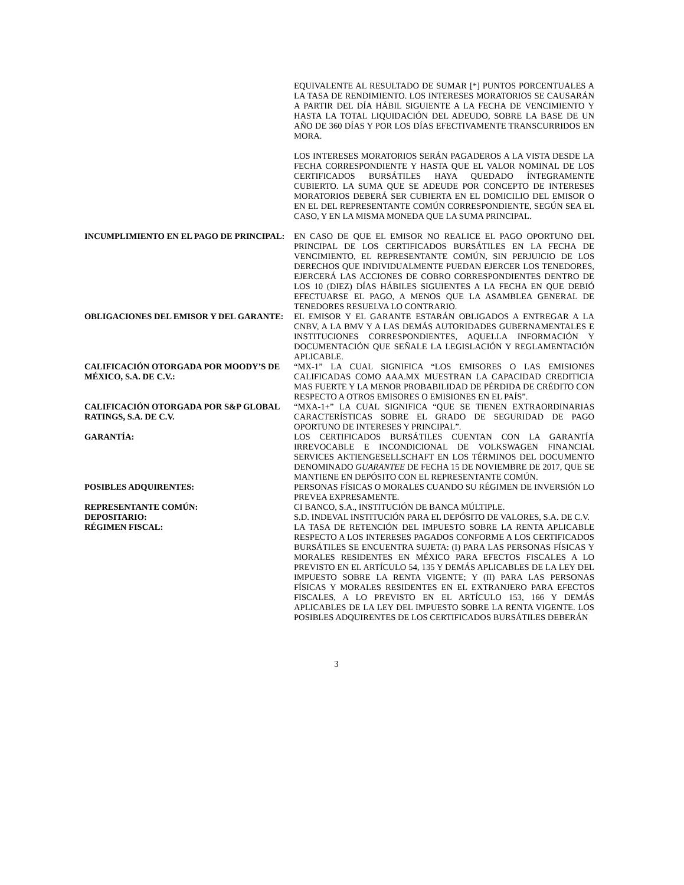EQUIVALENTE AL RESULTADO DE SUMAR [*] PUNTOS PORCENTUALES A LA TASA DE RENDIMIENTO. LOS INTERESES MORATORIOS SE CAUSARÁN A PARTIR DEL DÍA HÁBIL SIGUIENTE A LA FECHA DE VENCIMIENTO Y HASTA LA TOTAL LIQUIDACIÓN DEL ADEUDO, SOBRE LA BASE DE UN AÑO DE 360 DÍAS Y POR LOS DÍAS EFECTIVAMENTE TRANSCURRIDOS EN MORA.
LOS INTERESES MORATORIOS SERÁN PAGADEROS A LA VISTA DESDE LA FECHA CORRESPONDIENTE Y HASTA QUE EL VALOR NOMINAL DE LOS CERTIFICADOS BURSÁTILES HAYA QUEDADO ÍNTEGRAMENTE CUBIERTO. LA SUMA QUE SE ADEUDE POR CONCEPTO DE INTERESES MORATORIOS DEBERÁ SER CUBIERTA EN EL DOMICILIO DEL EMISOR O EN EL DEL REPRESENTANTE COMÚN CORRESPONDIENTE, SEGÚN SEA EL CASO, Y EN LA MISMA MONEDA QUE LA SUMA PRINCIPAL.
INCUMPLIMIENTO EN EL PAGO DE PRINCIPAL: EN CASO DE QUE EL EMISOR NO REALICE EL PAGO OPORTUNO DEL PRINCIPAL DE LOS CERTIFICADOS BURSÁTILES EN LA FECHA DE VENCIMIENTO, EL REPRESENTANTE COMÚN, SIN PERJUICIO DE LOS DERECHOS QUE INDIVIDUALMENTE PUEDAN EJERCER LOS TENEDORES, EJERCERÁ LAS ACCIONES DE COBRO CORRESPONDIENTES DENTRO DE LOS 10 (DIEZ) DÍAS HÁBILES SIGUIENTES A LA FECHA EN QUE DEBIÓ EFECTUARSE EL PAGO, A MENOS QUE LA ASAMBLEA GENERAL DE TENEDORES RESUELVA LO CONTRARIO.
OBLIGACIONES DEL EMISOR Y DEL GARANTE: EL EMISOR Y EL GARANTE ESTARÁN OBLIGADOS A ENTREGAR A LA CNBV, A LA BMV Y A LAS DEMÁS AUTORIDADES GUBERNAMENTALES E INSTITUCIONES CORRESPONDIENTES, AQUELLA INFORMACIÓN Y DOCUMENTACIÓN QUE SEÑALE LA LEGISLACIÓN Y REGLAMENTACIÓN APLICABLE.
CALIFICACIÓN OTORGADA POR MOODY’S DE MÉXICO, S.A. DE C.V.:
“MX-1” LA CUAL SIGNIFICA “LOS EMISORES O LAS EMISIONES CALIFICADAS COMO AAA.MX MUESTRAN LA CAPACIDAD CREDITICIA MAS FUERTE Y LA MENOR PROBABILIDAD DE PÉRDIDA DE CRÉDITO CON RESPECTO A OTROS EMISORES O EMISIONES EN EL PAÍS”.
CALIFICACIÓN OTORGADA POR S&P GLOBAL RATINGS, S.A. DE C.V.
“MXA-1+” LA CUAL SIGNIFICA “QUE SE TIENEN EXTRAORDINARIAS CARACTERÍSTICAS SOBRE EL GRADO DE SEGURIDAD DE PAGO OPORTUNO DE INTERESES Y PRINCIPAL”.
GARANTÍA: LOS CERTIFICADOS BURSÁTILES CUENTAN CON LA GARANTÍA IRREVOCABLE E INCONDICIONAL DE VOLKSWAGEN FINANCIAL SERVICES AKTIENGESELLSCHAFT EN LOS TÉRMINOS DEL DOCUMENTO DENOMINADO GUARANTEE DE FECHA 15 DE NOVIEMBRE DE 2017, QUE SE MANTIENE EN DEPÓSITO CON EL REPRESENTANTE COMÚN.
POSIBLES ADQUIRENTES: PERSONAS FÍSICAS O MORALES CUANDO SU RÉGIMEN DE INVERSIÓN LO PREVEA EXPRESAMENTE.
REPRESENTANTE COMÚN: CI BANCO, S.A., INSTITUCIÓN DE BANCA MÚLTIPLE.
DEPOSITARIO: S.D. INDEVAL INSTITUCIÓN PARA EL DEPÓSITO DE VALORES, S.A. DE C.V.
RÉGIMEN FISCAL: LA TASA DE RETENCIÓN DEL IMPUESTO SOBRE LA RENTA APLICABLE RESPECTO A LOS INTERESES PAGADOS CONFORME A LOS CERTIFICADOS BURSÁTILES SE ENCUENTRA SUJETA: (I) PARA LAS PERSONAS FÍSICAS Y MORALES RESIDENTES EN MÉXICO PARA EFECTOS FISCALES A LO PREVISTO EN EL ARTÍCULO 54, 135 Y DEMÁS APLICABLES DE LA LEY DEL IMPUESTO SOBRE LA RENTA VIGENTE; Y (II) PARA LAS PERSONAS FÍSICAS Y MORALES RESIDENTES EN EL EXTRANJERO PARA EFECTOS FISCALES, A LO PREVISTO EN EL ARTÍCULO 153, 166 Y DEMÁS APLICABLES DE LA LEY DEL IMPUESTO SOBRE LA RENTA VIGENTE. LOS POSIBLES ADQUIRENTES DE LOS CERTIFICADOS BURSÁTILES DEBERÁN
3